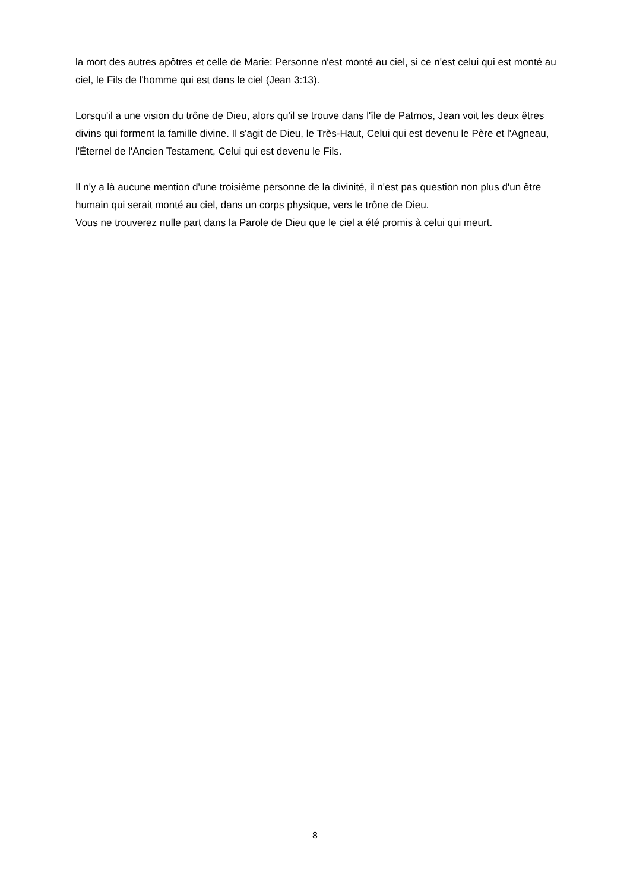la mort des autres apôtres et celle de Marie: Personne n'est monté au ciel, si ce n'est celui qui est monté au ciel, le Fils de l'homme qui est dans le ciel (Jean 3:13).
Lorsqu'il a une vision du trône de Dieu, alors qu'il se trouve dans l'île de Patmos, Jean voit les deux êtres divins qui forment la famille divine. Il s'agit de Dieu, le Très-Haut, Celui qui est devenu le Père et l'Agneau, l'Éternel de l'Ancien Testament, Celui qui est devenu le Fils.
Il n'y a là aucune mention d'une troisième personne de la divinité, il n'est pas question non plus d'un être humain qui serait monté au ciel, dans un corps physique, vers le trône de Dieu.
Vous ne trouverez nulle part dans la Parole de Dieu que le ciel a été promis à celui qui meurt.
8